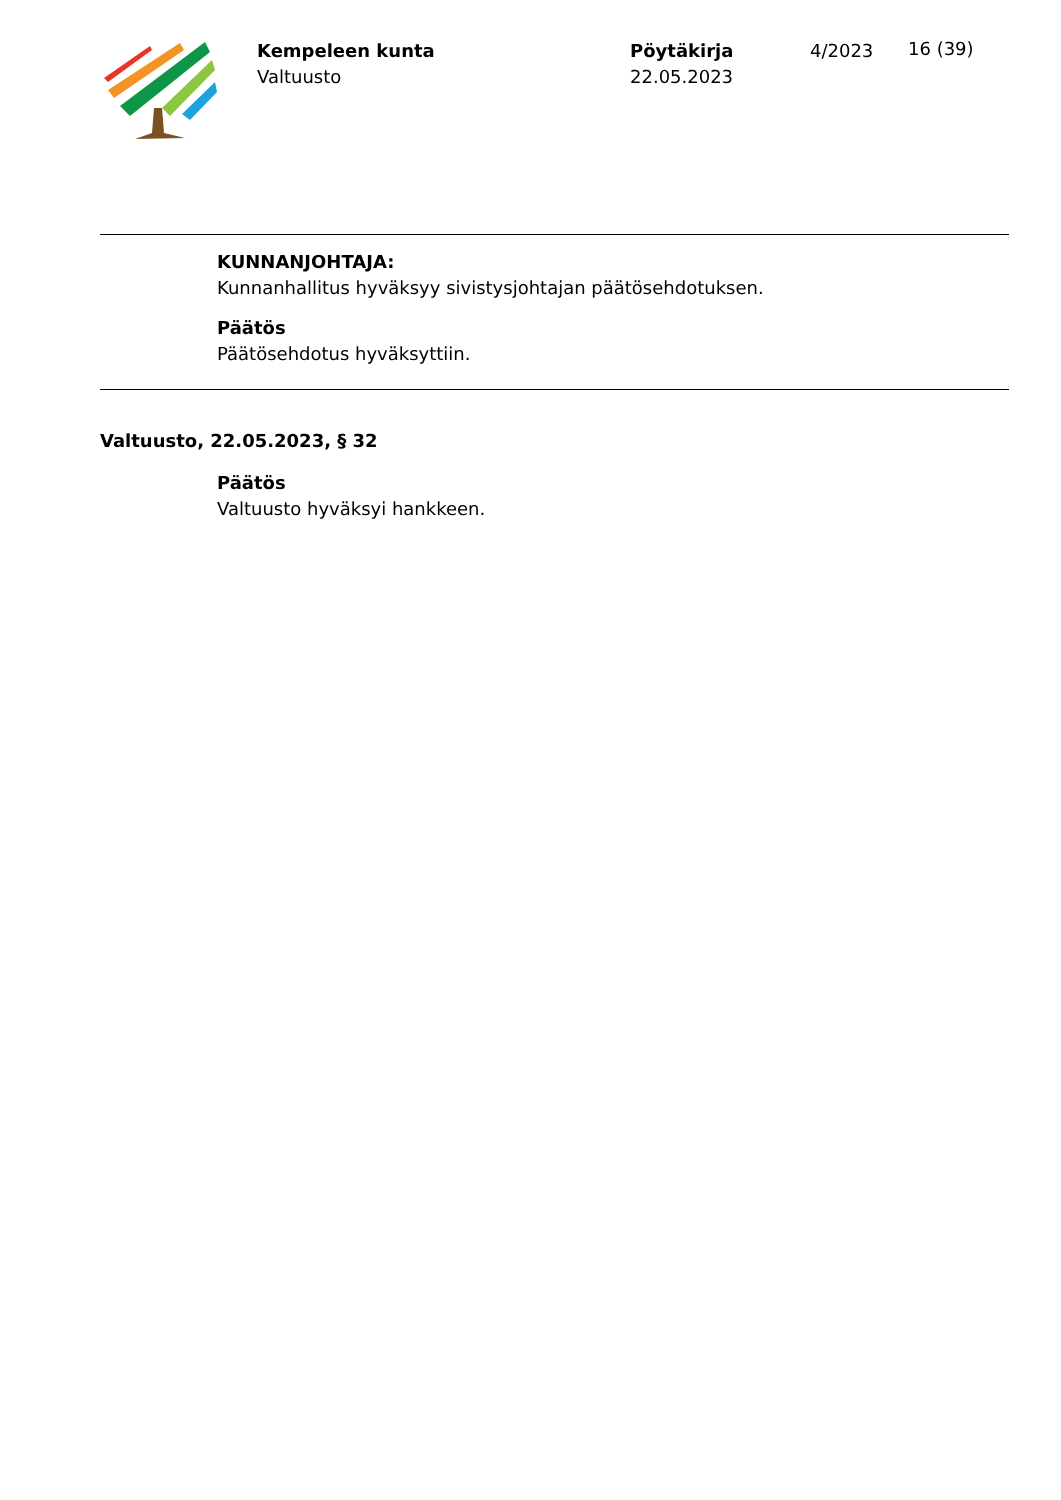Kempeleen kunta
Valtuusto
Pöytäkirja
22.05.2023
4/2023
16 (39)
KUNNANJOHTAJA:
Kunnanhallitus hyväksyy sivistysjohtajan päätösehdotuksen.
Päätös
Päätösehdotus hyväksyttiin.
Valtuusto, 22.05.2023, § 32
Päätös
Valtuusto hyväksyi hankkeen.